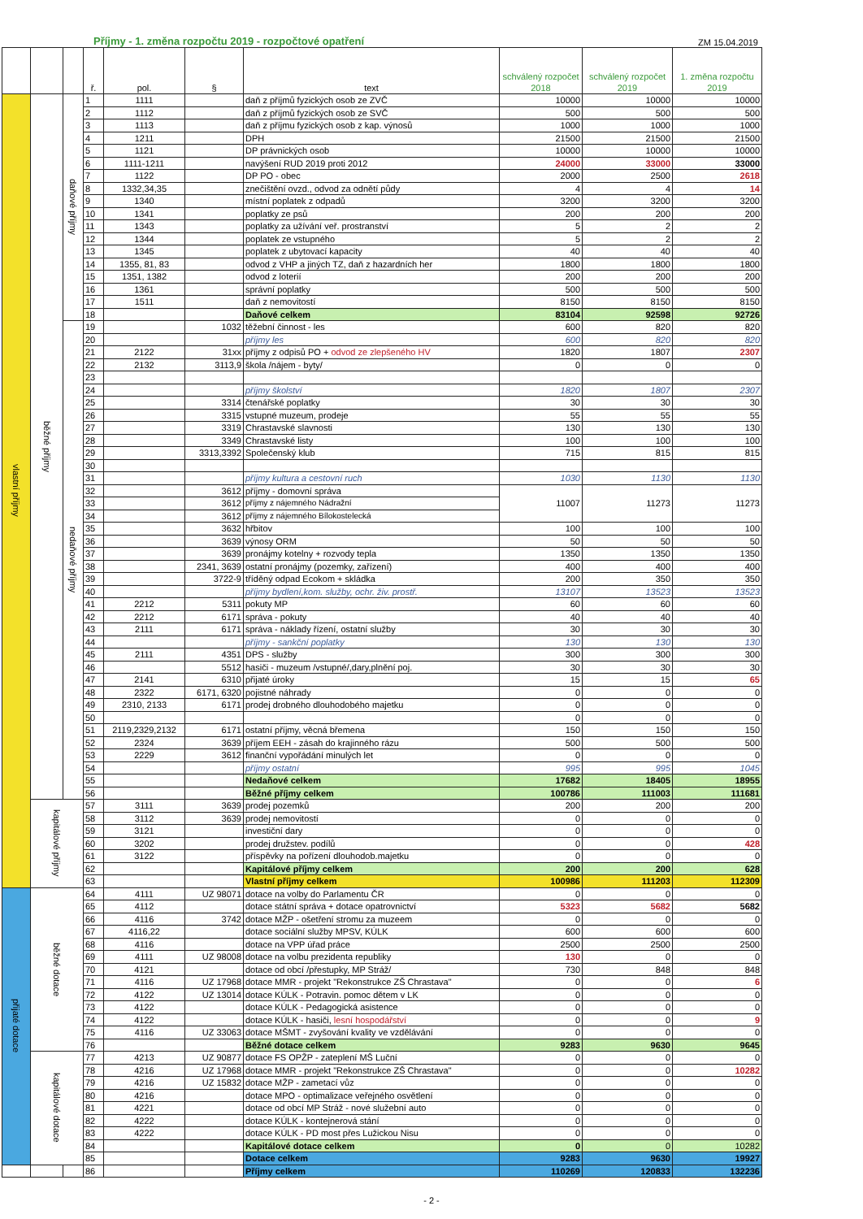Příjmy - 1. změna rozpočtu 2019 - rozpočtové opatření ZM 15.04.2019
| | | | ř. | pol. | § | text | schválený rozpočet 2018 | schválený rozpočet 2019 | 1. změna rozpočtu 2019 |
| --- | --- | --- | --- | --- | --- | --- | --- | --- | --- |
| vlastní příjmy | běžné příjmy | daňové příjmy | 1 | 1111 | | daň z příjmů fyzických osob ze ZVČ | 10000 | 10000 | 10000 |
| | | | 2 | 1112 | | daň z příjmů fyzických osob ze SVČ | 500 | 500 | 500 |
| | | | 3 | 1113 | | daň z příjmu fyzických osob z kap. výnosů | 1000 | 1000 | 1000 |
| | | | 4 | 1211 | | DPH | 21500 | 21500 | 21500 |
| | | | 5 | 1121 | | DP právnických osob | 10000 | 10000 | 10000 |
| | | | 6 | 1111-1211 | | navýšení RUD 2019 proti 2012 | 24000 | 33000 | 33000 |
| | | | 7 | 1122 | | DP PO - obec | 2000 | 2500 | 2618 |
| | | | 8 | 1332,34,35 | | znečištění ovzd., odvod za odnětí půdy | 4 | 4 | 14 |
| | | | 9 | 1340 | | místní poplatek z odpadů | 3200 | 3200 | 3200 |
| | | | 10 | 1341 | | poplatky ze psů | 200 | 200 | 200 |
| | | | 11 | 1343 | | poplatky za užívání veř. prostranství | 5 | 2 | 2 |
| | | | 12 | 1344 | | poplatek ze vstupného | 5 | 2 | 2 |
| | | | 13 | 1345 | | poplatek z ubytovací kapacity | 40 | 40 | 40 |
| | | | 14 | 1355, 81, 83 | | odvod z VHP a jiných TZ, daň z hazardních her | 1800 | 1800 | 1800 |
| | | | 15 | 1351, 1382 | | odvod z loterií | 200 | 200 | 200 |
| | | | 16 | 1361 | | správní poplatky | 500 | 500 | 500 |
| | | | 17 | 1511 | | daň z nemovitostí | 8150 | 8150 | 8150 |
| | | | 18 | | | Daňové celkem | 83104 | 92598 | 92726 |
| | | nedaňové příjmy | 19 | | 1032 | těžební činnost - les | 600 | 820 | 820 |
| | | | 20 | | | příjmy les | 600 | 820 | 820 |
| | | | 21 | 2122 | 31xx | příjmy z odpisů PO + odvod ze zlepšeného HV | 1820 | 1807 | 2307 |
| | | | 22 | 2132 | 3113,9 | škola /nájem - byty/ | 0 | 0 | 0 |
| | | | 23 | | | | | | |
| | | | 24 | | | příjmy školství | 1820 | 1807 | 2307 |
| | | | 25 | | 3314 | čtenářské poplatky | 30 | 30 | 30 |
| | | | 26 | | 3315 | vstupné muzeum, prodeje | 55 | 55 | 55 |
| | | | 27 | | 3319 | Chrastavské slavnosti | 130 | 130 | 130 |
| | | | 28 | | 3349 | Chrastavské listy | 100 | 100 | 100 |
| | | | 29 | | 3313,3392 | Společenský klub | 715 | 815 | 815 |
| | | | 30 | | | | | | |
| | | | 31 | | | příjmy kultura a cestovní ruch | 1030 | 1130 | 1130 |
| | | | 32 | | 3612 | příjmy - domovní správa | 11007 | 11273 | 11273 |
| | | | 33 | | 3612 | příjmy z nájemného Nádražní | | | |
| | | | 34 | | 3612 | příjmy z nájemného Bílokostelecká | | | |
| | | | 35 | | 3632 | hřbitov | 100 | 100 | 100 |
| | | | 36 | | 3639 | výnosy ORM | 50 | 50 | 50 |
| | | | 37 | | 3639 | pronájmy kotelny + rozvody tepla | 1350 | 1350 | 1350 |
| | | | 38 | | 2341, 3639 | ostatní pronájmy (pozemky, zařízení) | 400 | 400 | 400 |
| | | | 39 | | 3722-9 | tříděný odpad Ecokom + skládka | 200 | 350 | 350 |
| | | | 40 | | | příjmy bydlení,kom. služby, ochr. živ. prostř. | 13107 | 13523 | 13523 |
| | | | 41 | 2212 | 5311 | pokuty MP | 60 | 60 | 60 |
| | | | 42 | 2212 | 6171 | správa - pokuty | 40 | 40 | 40 |
| | | | 43 | 2111 | 6171 | správa - náklady řízení, ostatní služby | 30 | 30 | 30 |
| | | | 44 | | | příjmy - sankční poplatky | 130 | 130 | 130 |
| | | | 45 | 2111 | 4351 | DPS - služby | 300 | 300 | 300 |
| | | | 46 | | 5512 | hasiči - muzeum /vstupné/,dary,plnění poj. | 30 | 30 | 30 |
| | | | 47 | 2141 | 6310 | přijaté úroky | 15 | 15 | 65 |
| | | | 48 | 2322 | 6171, 6320 | pojistné náhrady | 0 | 0 | 0 |
| | | | 49 | 2310, 2133 | 6171 | prodej drobného dlouhodobého majetku | 0 | 0 | 0 |
| | | | 50 | | | | 0 | 0 | 0 |
| | | | 51 | 2119,2329,2132 | 6171 | ostatní příjmy, věcná břemena | 150 | 150 | 150 |
| | | | 52 | 2324 | 3639 | příjem EEH - zásah do krajinného rázu | 500 | 500 | 500 |
| | | | 53 | 2229 | 3612 | finanční vypořádání minulých let | 0 | 0 | 0 |
| | | | 54 | | | příjmy ostatní | 995 | 995 | 1045 |
| | | | 55 | | | Nedaňové celkem | 17682 | 18405 | 18955 |
| | | | 56 | | | Běžné příjmy celkem | 100786 | 111003 | 111681 |
| | kapitálové příjmy | | 57 | 3111 | 3639 | prodej pozemků | 200 | 200 | 200 |
| | | | 58 | 3112 | 3639 | prodej nemovitostí | 0 | 0 | 0 |
| | | | 59 | 3121 | | investiční dary | 0 | 0 | 0 |
| | | | 60 | 3202 | | prodej družstev. podílů | 0 | 0 | 428 |
| | | | 61 | 3122 | | příspěvky na pořízení dlouhodob.majetku | 0 | 0 | 0 |
| | | | 62 | | | Kapitálové příjmy celkem | 200 | 200 | 628 |
| | | | 63 | | | Vlastní příjmy celkem | 100986 | 111203 | 112309 |
| přijaté dotace | běžné dotace | | 64 | 4111 | UZ 98071 | dotace na volby do Parlamentu ČR | 0 | 0 | 0 |
| | | | 65 | 4112 | | dotace státní správa + dotace opatrovnictví | 5323 | 5682 | 5682 |
| | | | 66 | 4116 | 3742 | dotace MŽP - ošetření stromu za muzeem | 0 | 0 | 0 |
| | | | 67 | 4116,22 | | dotace sociální služby MPSV, KÚLK | 600 | 600 | 600 |
| | | | 68 | 4116 | | dotace na VPP úřad práce | 2500 | 2500 | 2500 |
| | | | 69 | 4111 | UZ 98008 | dotace na volbu prezidenta republiky | 130 | 0 | 0 |
| | | | 70 | 4121 | | dotace od obcí /přestupky, MP Stráž/ | 730 | 848 | 848 |
| | | | 71 | 4116 | UZ 17968 | dotace MMR - projekt "Rekonstrukce ZŠ Chrastava" | 0 | 0 | 6 |
| | | | 72 | 4122 | UZ 13014 | dotace KÚLK - Potravin. pomoc dětem v LK | 0 | 0 | 0 |
| | | | 73 | 4122 | | dotace KÚLK - Pedagogická asistence | 0 | 0 | 0 |
| | | | 74 | 4122 | | dotace KÚLK - hasiči, lesní hospodářství | 0 | 0 | 9 |
| | | | 75 | 4116 | UZ 33063 | dotace MŠMT - zvyšování kvality ve vzdělávání | 0 | 0 | 0 |
| | | | 76 | | | Běžné dotace celkem | 9283 | 9630 | 9645 |
| | kapitálové dotace | | 77 | 4213 | UZ 90877 | dotace FS OPŽP - zateplení MŠ Luční | 0 | 0 | 0 |
| | | | 78 | 4216 | UZ 17968 | dotace MMR - projekt "Rekonstrukce ZŠ Chrastava" | 0 | 0 | 10282 |
| | | | 79 | 4216 | UZ 15832 | dotace MŽP - zametací vůz | 0 | 0 | 0 |
| | | | 80 | 4216 | | dotace MPO - optimalizace veřejného osvětlení | 0 | 0 | 0 |
| | | | 81 | 4221 | | dotace od obcí MP Stráž - nové služební auto | 0 | 0 | 0 |
| | | | 82 | 4222 | | dotace KÚLK - kontejnerová stání | 0 | 0 | 0 |
| | | | 83 | 4222 | | dotace KÚLK - PD most přes Lužickou Nisu | 0 | 0 | 0 |
| | | | 84 | | | Kapitálové dotace celkem | 0 | 0 | 10282 |
| | | | 85 | | | Dotace celkem | 9283 | 9630 | 19927 |
| | | | 86 | | | Příjmy celkem | 110269 | 120833 | 132236 |
- 2 -